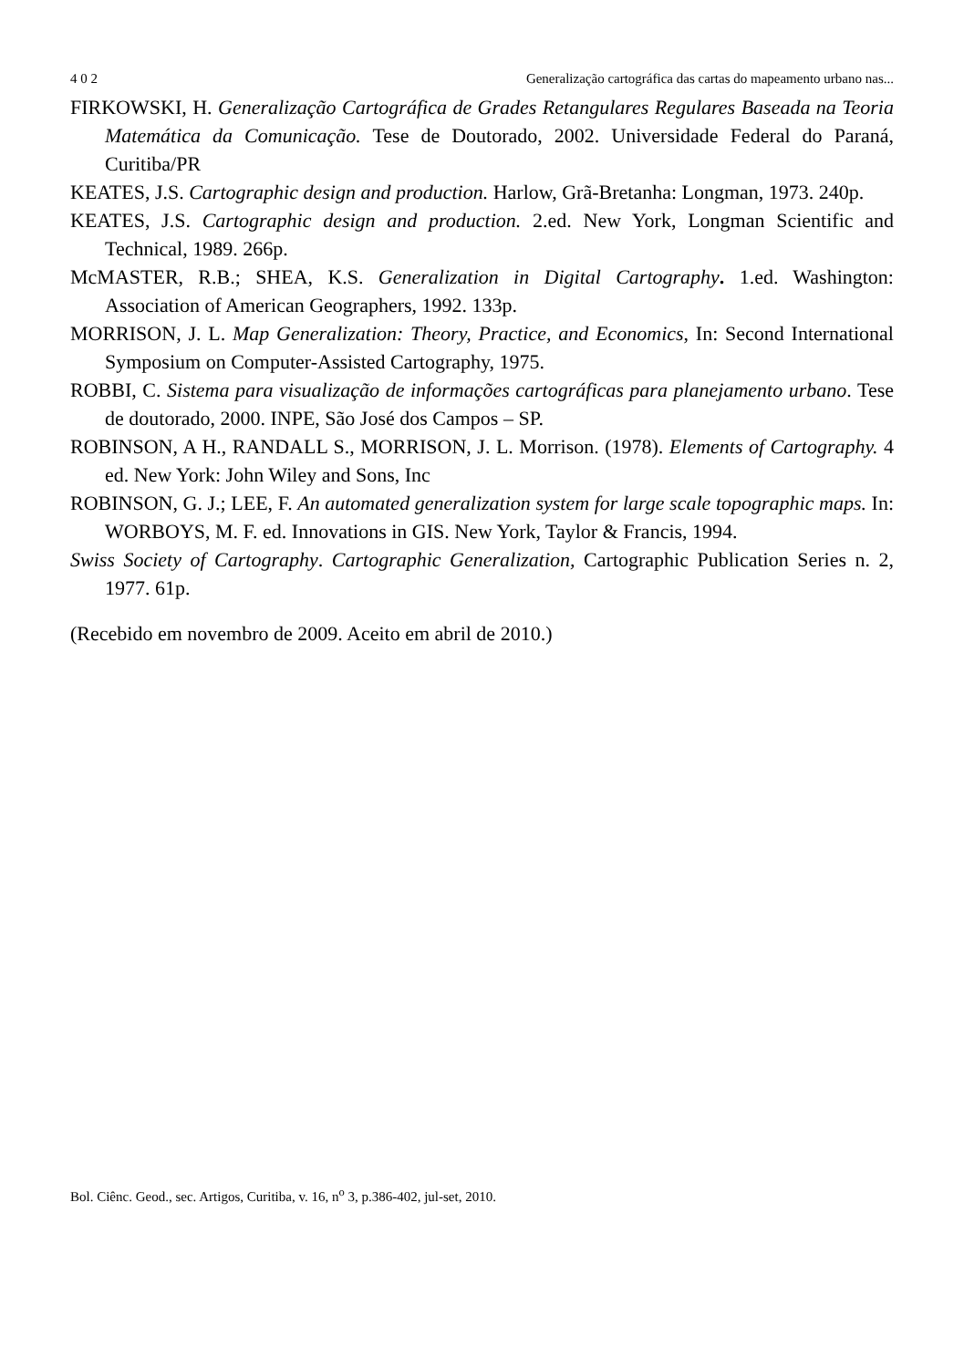4 0 2 Generalização cartográfica das cartas do mapeamento urbano nas...
FIRKOWSKI, H. Generalização Cartográfica de Grades Retangulares Regulares Baseada na Teoria Matemática da Comunicação. Tese de Doutorado, 2002. Universidade Federal do Paraná, Curitiba/PR
KEATES, J.S. Cartographic design and production. Harlow, Grã-Bretanha: Longman, 1973. 240p.
KEATES, J.S. Cartographic design and production. 2.ed. New York, Longman Scientific and Technical, 1989. 266p.
McMASTER, R.B.; SHEA, K.S. Generalization in Digital Cartography. 1.ed. Washington: Association of American Geographers, 1992. 133p.
MORRISON, J. L. Map Generalization: Theory, Practice, and Economics, In: Second International Symposium on Computer-Assisted Cartography, 1975.
ROBBI, C. Sistema para visualização de informações cartográficas para planejamento urbano. Tese de doutorado, 2000. INPE, São José dos Campos – SP.
ROBINSON, A H., RANDALL S., MORRISON, J. L. Morrison. (1978). Elements of Cartography. 4 ed. New York: John Wiley and Sons, Inc
ROBINSON, G. J.; LEE, F. An automated generalization system for large scale topographic maps. In: WORBOYS, M. F. ed. Innovations in GIS. New York, Taylor & Francis, 1994.
Swiss Society of Cartography. Cartographic Generalization, Cartographic Publication Series n. 2, 1977. 61p.
(Recebido em novembro de 2009. Aceito em abril de 2010.)
Bol. Ciênc. Geod., sec. Artigos, Curitiba, v. 16, n<sup>o</sup> 3, p.386-402, jul-set, 2010.